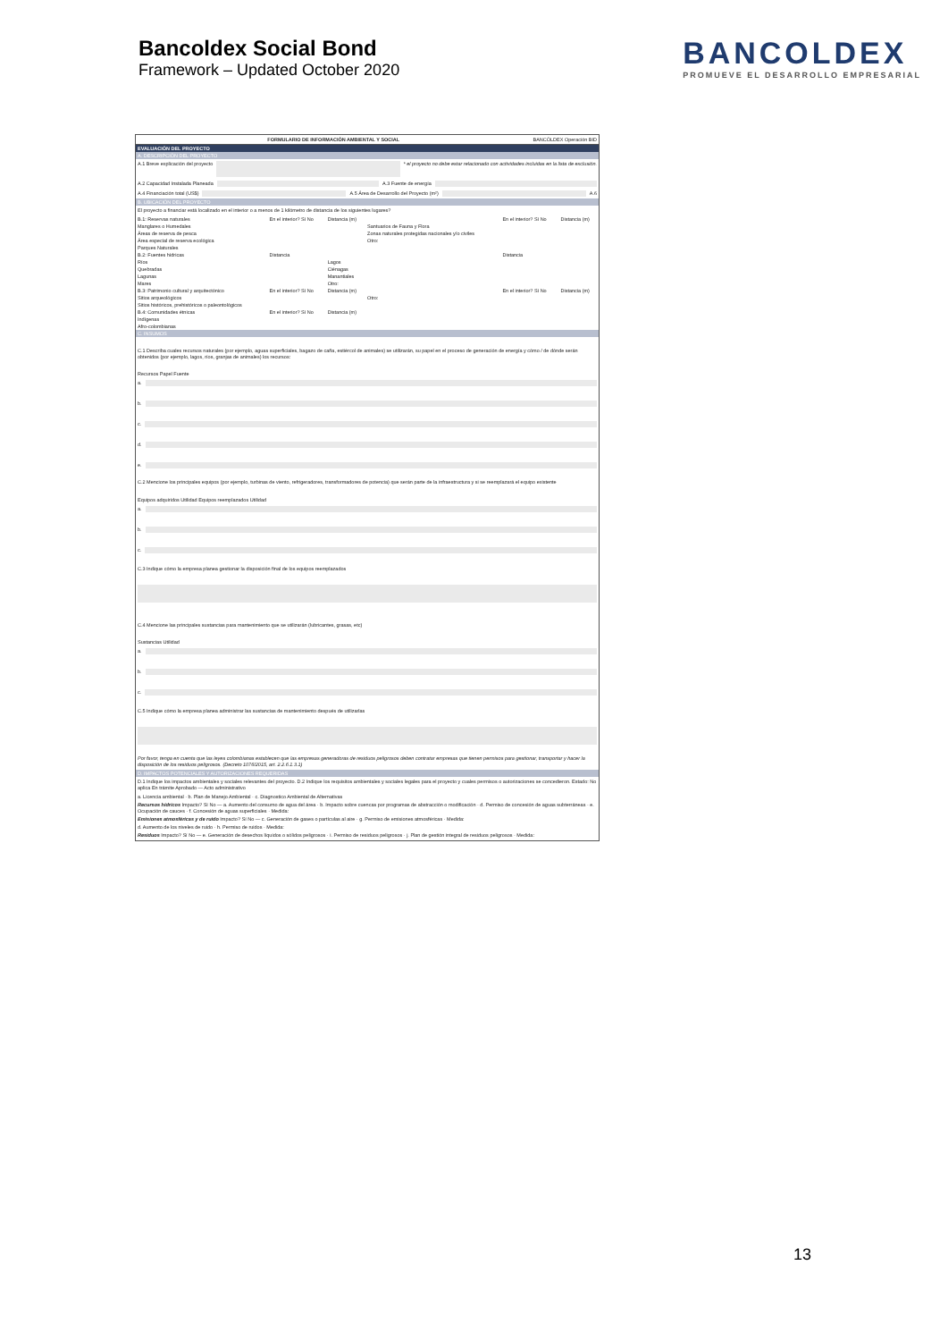Bancoldex Social Bond
Framework – Updated October 2020
BANCOLDEX
PROMUEVE EL DESARROLLO EMPRESARIAL
FORMULARIO DE INFORMACIÓN AMBIENTAL Y SOCIAL BANCÓLDEX Operación BID
EVALUACIÓN DEL PROYECTO
A. DESCRIPCIÓN DEL PROYECTO
A.1 Breve explicación del proyecto
* el proyecto no debe estar relacionado con actividades incluidas en la lista de exclusión.
A.2 Capacidad Instalada Planeada
A.3 Fuente de energía
A.4 Financiación total (US$)
A.5 Área de Desarrollo del Proyecto (m²)
A.6
B. UBICACIÓN DEL PROYECTO
El proyecto a financiar está localizado en el interior o a menos de 1 kilómetro de distancia de los siguientes lugares?
| B.1: Reservas naturales | En el interior? Sí No | Distancia (m) | | En el interior? Sí No | Distancia (m) |
| Manglares o Humedales | | | Santuarios de Fauna y Flora | | |
| Áreas de reserva de pesca | | | Zonas naturales protegidas nacionales y/o civiles | | |
| Área especial de reserva ecológica | | | Otro: | | |
| Parques Naturales | | | | | |
| B.2: Fuentes hídricas | Distancia | | | Distancia | |
| Ríos | | Lagos | | | |
| Quebradas | | Ciénagas | | | |
| Lagunas | | Manantiales | | | |
| Mares | | Otro: | | | |
| B.3: Patrimonio cultural y arquitectónico | En el interior? Sí No | Distancia (m) | | En el interior? Sí No | Distancia (m) |
| Sitios arqueológicos | | | Otro: | | |
| Sitios históricos, prehistóricos o paleontológicos | | | | | |
| B.4: Comunidades étnicas | En el interior? Sí No | Distancia (m) | | | |
| Indígenas | | | | | |
| Afro-colombianas | | | | | |
C. INSUMOS
C.1 Describa cuales recursos naturales (por ejemplo, aguas superficiales, bagazo de caña, estiércol de animales) se utilizarán, su papel en el proceso de generación de energía y cómo / de dónde serán obtenidos (por ejemplo, lagos, ríos, granjas de animales) los recursos:
Recursos Papel Fuente
a.
b.
c.
d.
e.
C.2 Mencione los principales equipos (por ejemplo, turbinas de viento, refrigeradores, transformadores de potencia) que serán parte de la infraestructura y si se reemplazará el equipo existente
Equipos adquiridos Utilidad Equipos reemplazados Utilidad
a.
b.
c.
C.3 Indique cómo la empresa planea gestionar la disposición final de los equipos reemplazados
C.4 Mencione las principales sustancias para mantenimiento que se utilizarán (lubricantes, grasas, etc)
Sustancias Utilidad
a.
b.
c.
C.5 Indique cómo la empresa planea administrar las sustancias de mantenimiento después de utilizarlas
Por favor, tenga en cuenta que las leyes colombianas establecen que las empresas generadoras de residuos peligrosos deben contratar empresas que tienen permisos para gestionar, transportar y hacer la disposición de los residuos peligrosos. (Decreto 1076/2015, art. 2.2.6.1.3.1)
D. IMPACTOS POTENCIALES Y AUTORIZACIONES REQUERIDAS
D.1 Indique los impactos ambientales y sociales relevantes del proyecto. D.2 Indique los requisitos ambientales y sociales legales para el proyecto y cuales permisos o autorizaciones se concedieron. Estado: No aplica En trámite Aprobado — Acto administrativo
a. Licencia ambiental · b. Plan de Manejo Ambiental · c. Diagnostico Ambiental de Alternativas
Recursos hídricos Impacto? Sí No — a. Aumento del consumo de agua del área · b. Impacto sobre cuencas por programas de abstracción o modificación · d. Permiso de concesión de aguas subterráneas · e. Ocupación de cauces · f. Concesión de aguas superficiales · Medida:
Emisiones atmosféricas y de ruido Impacto? Sí No — c. Generación de gases o partículas al aire · g. Permiso de emisiones atmosféricas · Medida:
d. Aumento de los niveles de ruido · h. Permiso de ruidos · Medida:
Residuos Impacto? Sí No — e. Generación de desechos líquidos o sólidos peligrosos · i. Permiso de residuos peligrosos · j. Plan de gestión integral de residuos peligrosos · Medida:
13